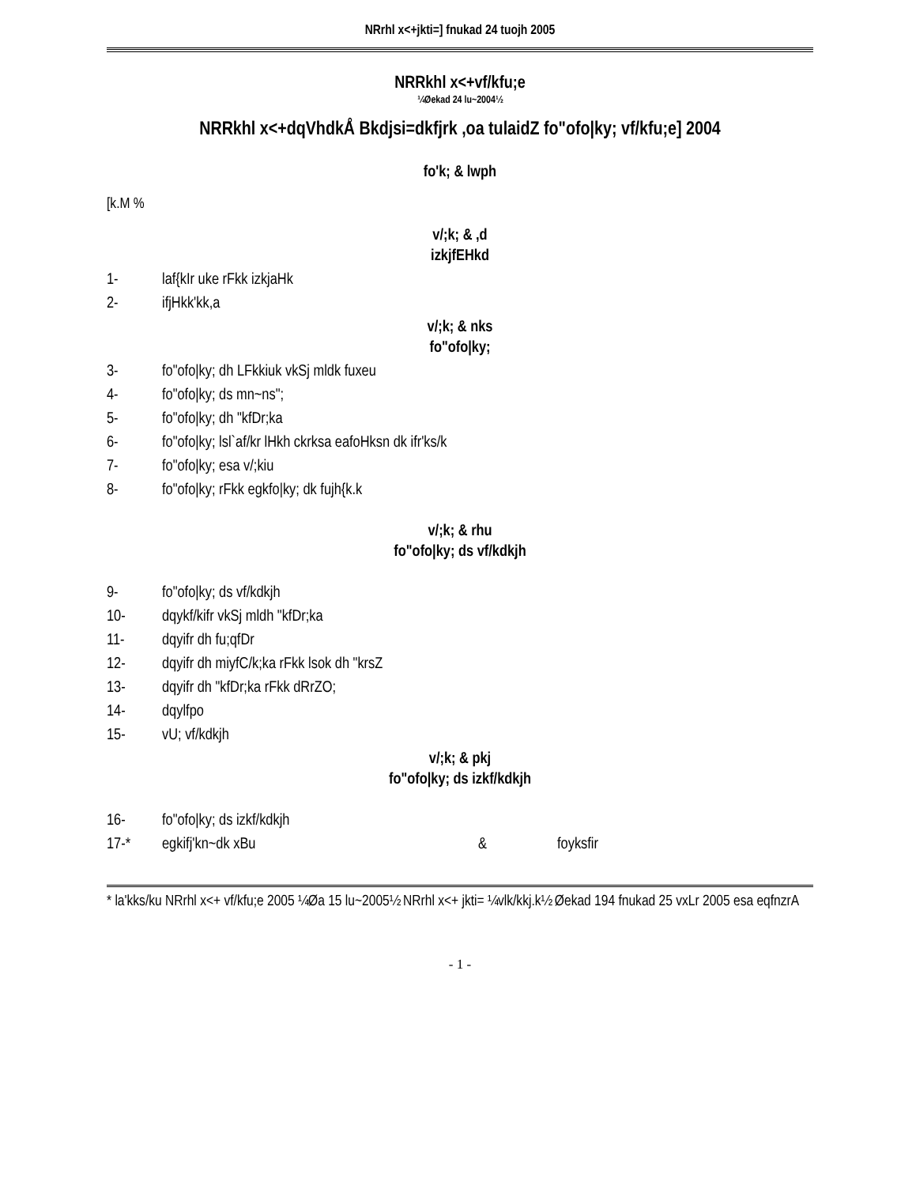NRrhl x<+jkti=] fnukad 24 tuojh 2005
NRRkhl x<+vf/kfu;e
¼Øekad 24 lu~2004½
NRRkhl x<+dqVhdkÅ Bkdjsi=dkfjrk ,oa tulaidZ fo"ofo|ky; vf/kfu;e] 2004
fo'k; & lwph
[k.M %
v/;k; & ,d
izkjfEHkd
1- laf{kIr uke rFkk izkjaHk
2- ifjHkk'kk,a
v/;k; & nks
fo"ofo|ky;
3- fo"ofo|ky; dh LFkkiuk vkSj mldk fuxeu
4- fo"ofo|ky; ds mn~ns";
5- fo"ofo|ky; dh "kfDr;ka
6- fo"ofo|ky; lsl`af/kr lHkh ckrksa eafoHksn dk ifr'ks/k
7- fo"ofo|ky; esa v/;kiu
8- fo"ofo|ky; rFkk egkfo|ky; dk fujh{k.k
v/;k; & rhu
fo"ofo|ky; ds vf/kdkjh
9- fo"ofo|ky; ds vf/kdkjh
10- dqykf/kifr vkSj mldh "kfDr;ka
11- dqyifr dh fu;qfDr
12- dqyifr dh miyfC/k;ka rFkk lsok dh "krsZ
13- dqyifr dh "kfDr;ka rFkk dRrZO;
14- dqylfpo
15- vU; vf/kdkjh
v/;k; & pkj
fo"ofo|ky; ds izkf/kdkjh
16- fo"ofo|ky; ds izkf/kdkjh
17-* egkifj'kn~dk xBu & foyksfir
* la'kks/ku NRrhl x<+ vf/kfu;e 2005 ¼Øa 15 lu~2005½ NRrhl x<+ jkti= ¼vlk/kkj.k½ Øekad 194 fnukad 25 vxLr 2005 esa eqfnzrA
- 1 -